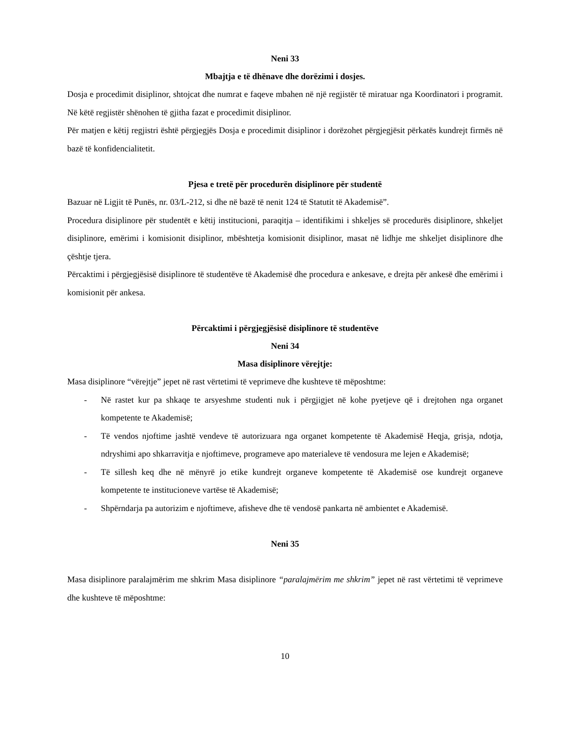Neni 33
Mbajtja e të dhënave dhe dorëzimi i dosjes.
Dosja e procedimit disiplinor, shtojcat dhe numrat e faqeve mbahen në një regjistër të miratuar nga Koordinatori i programit. Në këtë regjistër shënohen të gjitha fazat e procedimit disiplinor.
Për matjen e këtij regjistri është përgjegjës Dosja e procedimit disiplinor i dorëzohet përgjegjësit përkatës kundrejt firmës në bazë të konfidencialitetit.
Pjesa e tretë për procedurën disiplinore për studentë
Bazuar në Ligjit të Punës, nr. 03/L-212, si dhe në bazë të nenit 124 të Statutit të Akademisë”.
Procedura disiplinore për studentët e këtij institucioni, paraqitja – identifikimi i shkeljes së procedurës disiplinore, shkeljet disiplinore, emërimi i komisionit disiplinor, mbështetja komisionit disiplinor, masat në lidhje me shkeljet disiplinore dhe çështje tjera.
Përcaktimi i përgjegjësisë disiplinore të studentëve të Akademisë dhe procedura e ankesave, e drejta për ankesë dhe emërimi i komisionit për ankesa.
Përcaktimi i përgjegjësisë disiplinore të studentëve
Neni 34
Masa disiplinore vërejtje:
Masa disiplinore “vërejtje” jepet në rast vërtetimi të veprimeve dhe kushteve të mëposhtme:
- Në rastet kur pa shkaqe te arsyeshme studenti nuk i përgjigjet në kohe pyetjeve që i drejtohen nga organet kompetente te Akademisë;
- Të vendos njoftime jashtë vendeve të autorizuara nga organet kompetente të Akademisë Heqja, grisja, ndotja, ndryshimi apo shkarravitja e njoftimeve, programeve apo materialeve të vendosura me lejen e Akademisë;
- Të sillesh keq dhe në mënyrë jo etike kundrejt organeve kompetente të Akademisë ose kundrejt organeve kompetente te institucioneve vartëse të Akademisë;
- Shpërndarja pa autorizim e njoftimeve, afisheve dhe të vendosë pankarta në ambientet e Akademisë.
Neni 35
Masa disiplinore paralajmërim me shkrim Masa disiplinore “paralajmërim me shkrim” jepet në rast vërtetimi të veprimeve dhe kushteve të mëposhtme:
10